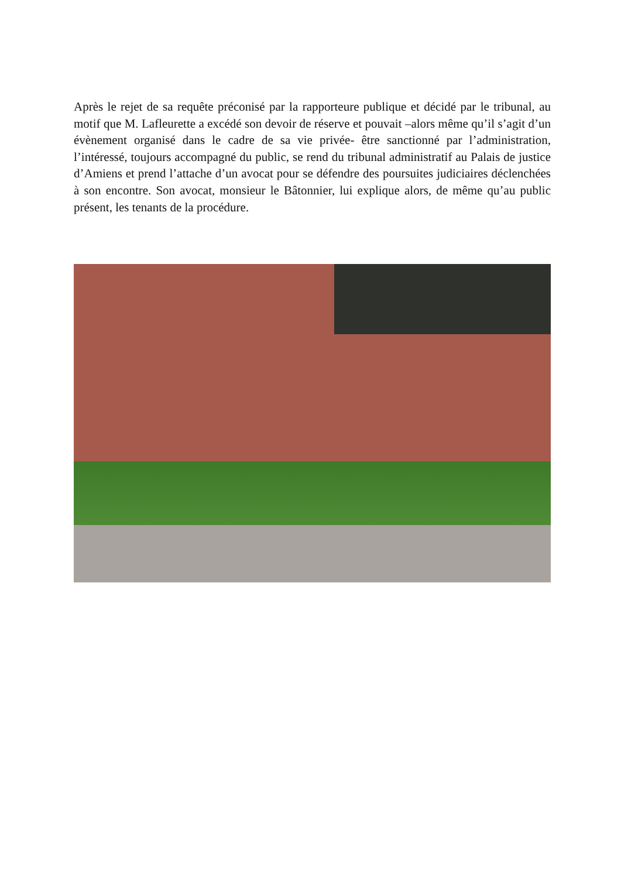Après le rejet de sa requête préconisé par la rapporteure publique et décidé par le tribunal, au motif que M. Lafleurette a excédé son devoir de réserve et pouvait –alors même qu’il s’agit d’un évènement organisé dans le cadre de sa vie privée- être sanctionné par l’administration, l’intéressé, toujours accompagné du public, se rend du tribunal administratif au Palais de justice d’Amiens et prend l’attache d’un avocat pour se défendre des poursuites judiciaires déclenchées à son encontre. Son avocat, monsieur le Bâtonnier, lui explique alors, de même qu’au public présent, les tenants de la procédure.